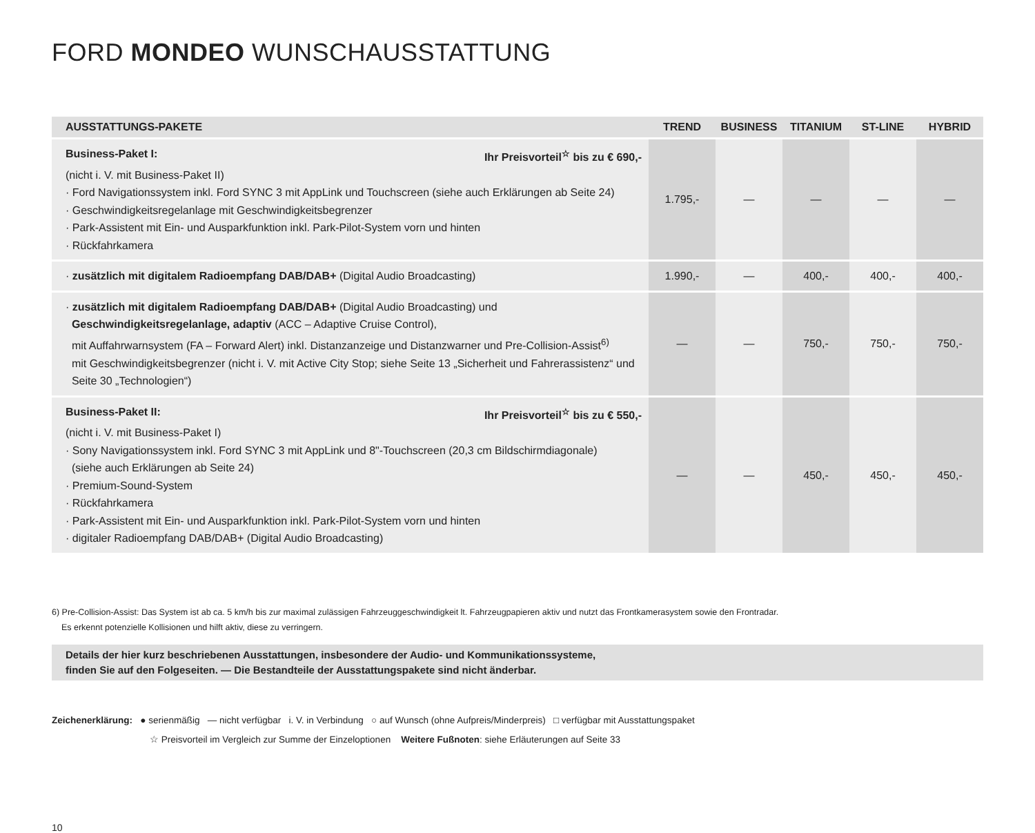FORD MONDEO WUNSCHAUSSTATTUNG
| AUSSTATTUNGS-PAKETE | TREND | BUSINESS | TITANIUM | ST-LINE | HYBRID |
| --- | --- | --- | --- | --- | --- |
| Business-Paket I: Ihr Preisvorteil<sup>☆</sup> bis zu € 690,- (nicht i. V. mit Business-Paket II) · Ford Navigationssystem inkl. Ford SYNC 3 mit AppLink und Touchscreen (siehe auch Erklärungen ab Seite 24) · Geschwindigkeitsregelanlage mit Geschwindigkeitsbegrenzer · Park-Assistent mit Ein- und Ausparkfunktion inkl. Park-Pilot-System vorn und hinten · Rückfahrkamera | 1.795,- | — | — | — | — |
| · zusätzlich mit digitalem Radioempfang DAB/DAB+ (Digital Audio Broadcasting) | 1.990,- | — | 400,- | 400,- | 400,- |
| · zusätzlich mit digitalem Radioempfang DAB/DAB+ (Digital Audio Broadcasting) und Geschwindigkeitsregelanlage, adaptiv (ACC – Adaptive Cruise Control), mit Auffahrwarnsystem (FA – Forward Alert) inkl. Distanzanzeige und Distanzwarner und Pre-Collision-Assist<sup>6)</sup> mit Geschwindigkeitsbegrenzer (nicht i. V. mit Active City Stop; siehe Seite 13 „Sicherheit und Fahrerassistenz“ und Seite 30 „Technologien“) | — | — | 750,- | 750,- | 750,- |
| Business-Paket II: Ihr Preisvorteil<sup>☆</sup> bis zu € 550,- (nicht i. V. mit Business-Paket I) · Sony Navigationssystem inkl. Ford SYNC 3 mit AppLink und 8"-Touchscreen (20,3 cm Bildschirmdiagonale) (siehe auch Erklärungen ab Seite 24) · Premium-Sound-System · Rückfahrkamera · Park-Assistent mit Ein- und Ausparkfunktion inkl. Park-Pilot-System vorn und hinten · digitaler Radioempfang DAB/DAB+ (Digital Audio Broadcasting) | — | — | 450,- | 450,- | 450,- |
6) Pre-Collision-Assist: Das System ist ab ca. 5 km/h bis zur maximal zulässigen Fahrzeuggeschwindigkeit lt. Fahrzeugpapieren aktiv und nutzt das Frontkamerasystem sowie den Frontradar.
Es erkennt potenzielle Kollisionen und hilft aktiv, diese zu verringern.
Details der hier kurz beschriebenen Ausstattungen, insbesondere der Audio- und Kommunikationssysteme,
finden Sie auf den Folgeseiten. — Die Bestandteile der Ausstattungspakete sind nicht änderbar.
Zeichenerklärung: ● serienmäßig — nicht verfügbar i. V. in Verbindung ○ auf Wunsch (ohne Aufpreis/Minderpreis) □ verfügbar mit Ausstattungspaket
☆ Preisvorteil im Vergleich zur Summe der Einzeloptionen Weitere Fußnoten: siehe Erläuterungen auf Seite 33
10